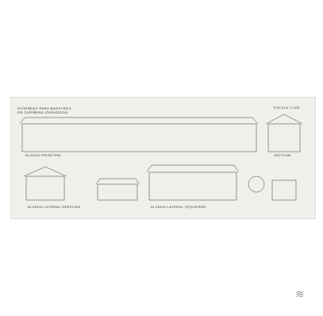VIVIENDAS PARA MAESTROS
EN CARIÑENA (ZARAGOZA)
ESCALA 1:100
ALZADO PRINCIPAL SECCION
ALZADO LATERAL DERECHO ALZADO LATERAL IZQUIERDO
≋